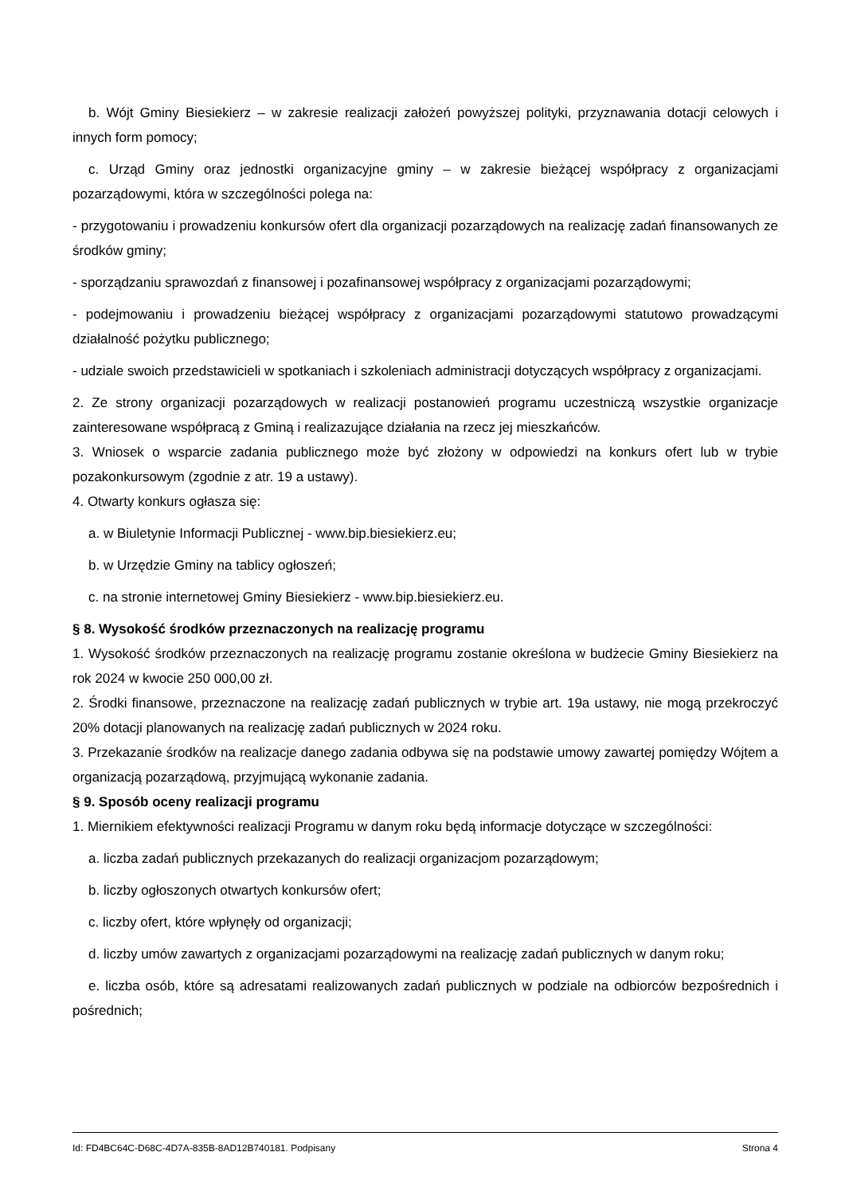b. Wójt Gminy Biesiekierz – w zakresie realizacji założeń powyższej polityki, przyznawania dotacji celowych i innych form pomocy;
c. Urząd Gminy oraz jednostki organizacyjne gminy – w zakresie bieżącej współpracy z organizacjami pozarządowymi, która w szczególności polega na:
- przygotowaniu i prowadzeniu konkursów ofert dla organizacji pozarządowych na realizację zadań finansowanych ze środków gminy;
- sporządzaniu sprawozdań z finansowej i pozafinansowej współpracy z organizacjami pozarządowymi;
- podejmowaniu i prowadzeniu bieżącej współpracy z organizacjami pozarządowymi statutowo prowadzącymi działalność pożytku publicznego;
- udziale swoich przedstawicieli w spotkaniach i szkoleniach administracji dotyczących współpracy z organizacjami.
2. Ze strony organizacji pozarządowych w realizacji postanowień programu uczestniczą wszystkie organizacje zainteresowane współpracą z Gminą i realizazujące działania na rzecz jej mieszkańców.
3. Wniosek o wsparcie zadania publicznego może być złożony w odpowiedzi na konkurs ofert lub w trybie pozakonkursowym (zgodnie z atr. 19 a ustawy).
4. Otwarty konkurs ogłasza się:
a. w Biuletynie Informacji Publicznej - www.bip.biesiekierz.eu;
b. w Urzędzie Gminy na tablicy ogłoszeń;
c. na stronie internetowej Gminy Biesiekierz - www.bip.biesiekierz.eu.
§ 8. Wysokość środków przeznaczonych na realizację programu
1. Wysokość środków przeznaczonych na realizację programu zostanie określona w budżecie Gminy Biesiekierz na rok 2024 w kwocie 250 000,00 zł.
2. Środki finansowe, przeznaczone na realizację zadań publicznych w trybie art. 19a ustawy, nie mogą przekroczyć 20% dotacji planowanych na realizację zadań publicznych w 2024 roku.
3. Przekazanie środków na realizacje danego zadania odbywa się na podstawie umowy zawartej pomiędzy Wójtem a organizacją pozarządową, przyjmującą wykonanie zadania.
§ 9. Sposób oceny realizacji programu
1. Miernikiem efektywności realizacji Programu w danym roku będą informacje dotyczące w szczególności:
a. liczba zadań publicznych przekazanych do realizacji organizacjom pozarządowym;
b. liczby ogłoszonych otwartych konkursów ofert;
c. liczby ofert, które wpłynęły od organizacji;
d. liczby umów zawartych z organizacjami pozarządowymi na realizację zadań publicznych w danym roku;
e. liczba osób, które są adresatami realizowanych zadań publicznych w podziale na odbiorców bezpośrednich i pośrednich;
Id: FD4BC64C-D68C-4D7A-835B-8AD12B740181. Podpisany Strona 4